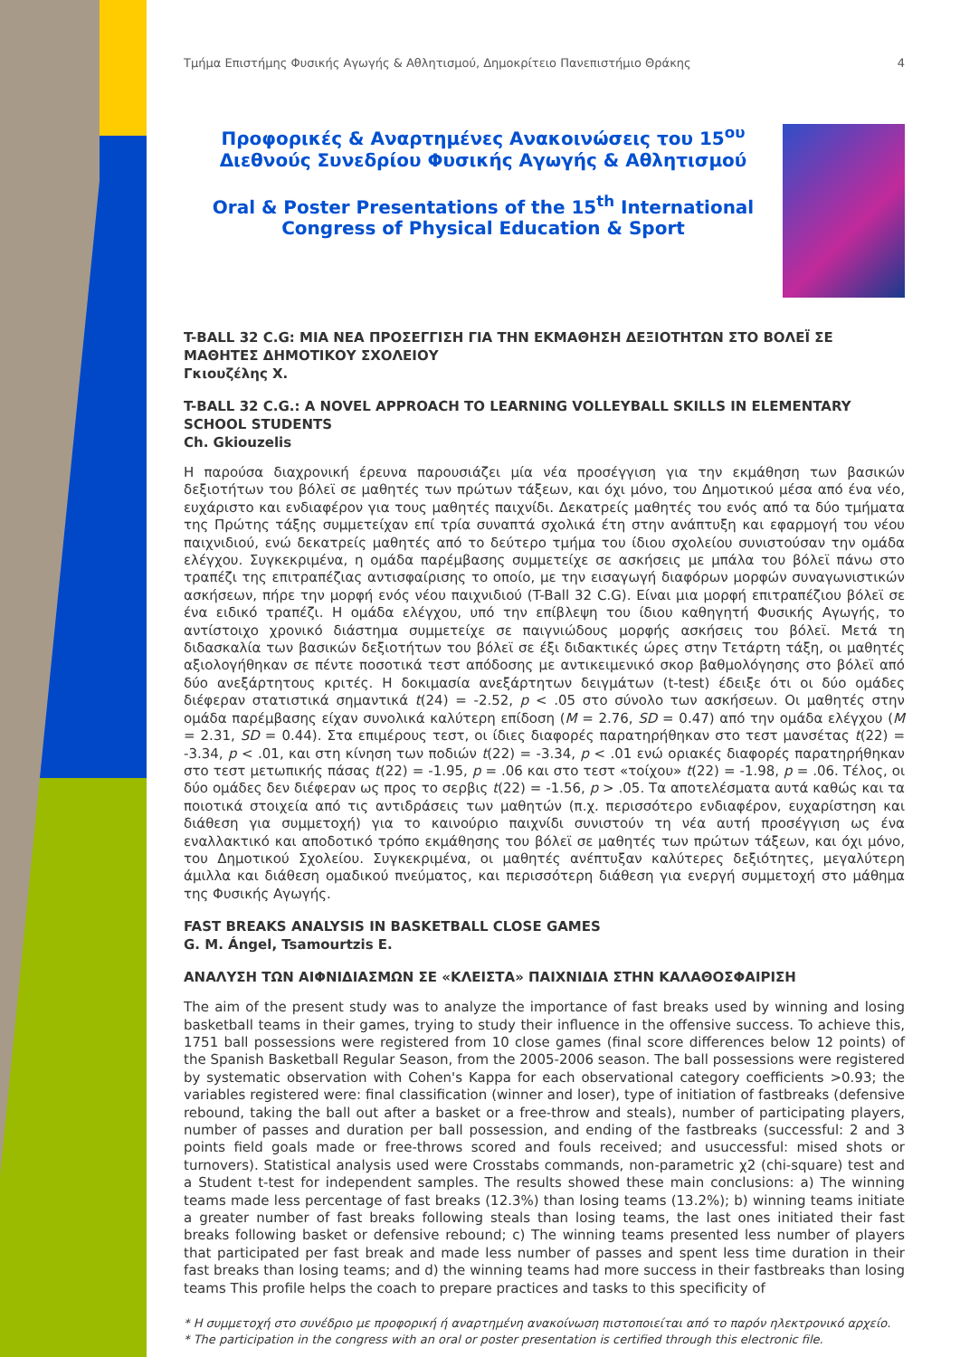Τμήμα Επιστήμης Φυσικής Αγωγής & Αθλητισμού, Δημοκρίτειο Πανεπιστήμιο Θράκης 4
Προφορικές & Αναρτημένες Ανακοινώσεις του 15<sup>ου</sup> Διεθνούς Συνεδρίου Φυσικής Αγωγής & Αθλητισμού
Oral & Poster Presentations of the 15<sup>th</sup> International Congress of Physical Education & Sport
T-BALL 32 C.G: ΜΙΑ ΝΕΑ ΠΡΟΣΕΓΓΙΣΗ ΓΙΑ ΤΗΝ ΕΚΜΑΘΗΣΗ ΔΕΞΙΟΤΗΤΩΝ ΣΤΟ ΒΟΛΕΪ ΣΕ ΜΑΘΗΤΕΣ ΔΗΜΟΤΙΚΟΥ ΣΧΟΛΕΙΟΥ
Γκιουζέλης Χ.
T-BALL 32 C.G.: A NOVEL APPROACH TO LEARNING VOLLEYBALL SKILLS IN ELEMENTARY SCHOOL STUDENTS
Ch. Gkiouzelis
Η παρούσα διαχρονική έρευνα παρουσιάζει μία νέα προσέγγιση για την εκμάθηση των βασικών δεξιοτήτων του βόλεϊ σε μαθητές των πρώτων τάξεων, και όχι μόνο, του Δημοτικού μέσα από ένα νέο, ευχάριστο και ενδιαφέρον για τους μαθητές παιχνίδι. Δεκατρείς μαθητές του ενός από τα δύο τμήματα της Πρώτης τάξης συμμετείχαν επί τρία συναπτά σχολικά έτη στην ανάπτυξη και εφαρμογή του νέου παιχνιδιού, ενώ δεκατρείς μαθητές από το δεύτερο τμήμα του ίδιου σχολείου συνιστούσαν την ομάδα ελέγχου. Συγκεκριμένα, η ομάδα παρέμβασης συμμετείχε σε ασκήσεις με μπάλα του βόλεϊ πάνω στο τραπέζι της επιτραπέζιας αντισφαίρισης το οποίο, με την εισαγωγή διαφόρων μορφών συναγωνιστικών ασκήσεων, πήρε την μορφή ενός νέου παιχνιδιού (T-Ball 32 C.G). Είναι μια μορφή επιτραπέζιου βόλεϊ σε ένα ειδικό τραπέζι. Η ομάδα ελέγχου, υπό την επίβλεψη του ίδιου καθηγητή Φυσικής Αγωγής, το αντίστοιχο χρονικό διάστημα συμμετείχε σε παιγνιώδους μορφής ασκήσεις του βόλεϊ. Μετά τη διδασκαλία των βασικών δεξιοτήτων του βόλεϊ σε έξι διδακτικές ώρες στην Τετάρτη τάξη, οι μαθητές αξιολογήθηκαν σε πέντε ποσοτικά τεστ απόδοσης με αντικειμενικό σκορ βαθμολόγησης στο βόλεϊ από δύο ανεξάρτητους κριτές. Η δοκιμασία ανεξάρτητων δειγμάτων (t-test) έδειξε ότι οι δύο ομάδες διέφεραν στατιστικά σημαντικά t(24) = -2.52, p < .05 στο σύνολο των ασκήσεων. Οι μαθητές στην ομάδα παρέμβασης είχαν συνολικά καλύτερη επίδοση (M = 2.76, SD = 0.47) από την ομάδα ελέγχου (M = 2.31, SD = 0.44). Στα επιμέρους τεστ, οι ίδιες διαφορές παρατηρήθηκαν στο τεστ μανσέτας t(22) = -3.34, p < .01, και στη κίνηση των ποδιών t(22) = -3.34, p < .01 ενώ οριακές διαφορές παρατηρήθηκαν στο τεστ μετωπικής πάσας t(22) = -1.95, p = .06 και στο τεστ «τοίχου» t(22) = -1.98, p = .06. Τέλος, οι δύο ομάδες δεν διέφεραν ως προς το σερβις t(22) = -1.56, p > .05. Τα αποτελέσματα αυτά καθώς και τα ποιοτικά στοιχεία από τις αντιδράσεις των μαθητών (π.χ. περισσότερο ενδιαφέρον, ευχαρίστηση και διάθεση για συμμετοχή) για το καινούριο παιχνίδι συνιστούν τη νέα αυτή προσέγγιση ως ένα εναλλακτικό και αποδοτικό τρόπο εκμάθησης του βόλεϊ σε μαθητές των πρώτων τάξεων, και όχι μόνο, του Δημοτικού Σχολείου. Συγκεκριμένα, οι μαθητές ανέπτυξαν καλύτερες δεξιότητες, μεγαλύτερη άμιλλα και διάθεση ομαδικού πνεύματος, και περισσότερη διάθεση για ενεργή συμμετοχή στο μάθημα της Φυσικής Αγωγής.
FAST BREAKS ANALYSIS IN BASKETBALL CLOSE GAMES
G. M. Ángel, Tsamourtzis E.
ΑΝΑΛΥΣΗ ΤΩΝ ΑΙΦΝΙΔΙΑΣΜΩΝ ΣΕ «ΚΛΕΙΣΤΑ» ΠΑΙΧΝΙΔΙΑ ΣΤΗΝ ΚΑΛΑΘΟΣΦΑΙΡΙΣΗ
The aim of the present study was to analyze the importance of fast breaks used by winning and losing basketball teams in their games, trying to study their influence in the offensive success. To achieve this, 1751 ball possessions were registered from 10 close games (final score differences below 12 points) of the Spanish Basketball Regular Season, from the 2005-2006 season. The ball possessions were registered by systematic observation with Cohen's Kappa for each observational category coefficients >0.93; the variables registered were: final classification (winner and loser), type of initiation of fastbreaks (defensive rebound, taking the ball out after a basket or a free-throw and steals), number of participating players, number of passes and duration per ball possession, and ending of the fastbreaks (successful: 2 and 3 points field goals made or free-throws scored and fouls received; and usuccessful: mised shots or turnovers). Statistical analysis used were Crosstabs commands, non-parametric χ2 (chi-square) test and a Student t-test for independent samples. The results showed these main conclusions: a) The winning teams made less percentage of fast breaks (12.3%) than losing teams (13.2%); b) winning teams initiate a greater number of fast breaks following steals than losing teams, the last ones initiated their fast breaks following basket or defensive rebound; c) The winning teams presented less number of players that participated per fast break and made less number of passes and spent less time duration in their fast breaks than losing teams; and d) the winning teams had more success in their fastbreaks than losing teams This profile helps the coach to prepare practices and tasks to this specificity of
* Η συμμετοχή στο συνέδριο με προφορική ή αναρτημένη ανακοίνωση πιστοποιείται από το παρόν ηλεκτρονικό αρχείο.
* The participation in the congress with an oral or poster presentation is certified through this electronic file.